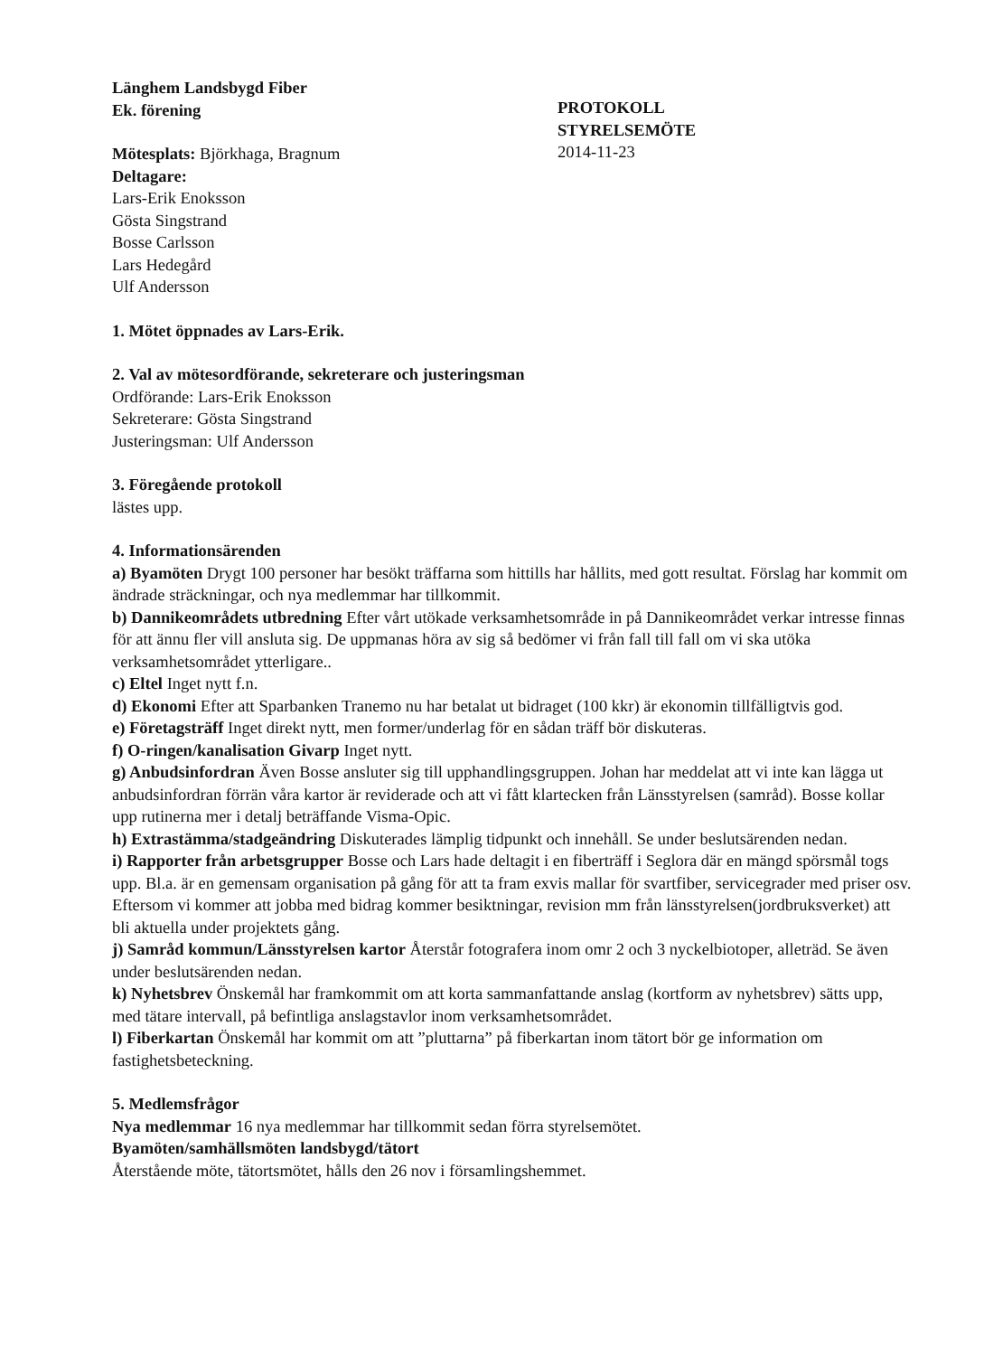Länghem Landsbygd Fiber
Ek. förening
Mötesplats: Björkhaga, Bragnum
Deltagare:
Lars-Erik Enoksson
Gösta Singstrand
Bosse Carlsson
Lars Hedegård
Ulf Andersson
PROTOKOLL
STYRELSEMÖTE
2014-11-23
1. Mötet öppnades av Lars-Erik.
2. Val av mötesordförande, sekreterare och justeringsman
Ordförande: Lars-Erik Enoksson
Sekreterare: Gösta Singstrand
Justeringsman: Ulf Andersson
3. Föregående protokoll
lästes upp.
4. Informationsärenden
a) Byamöten Drygt 100 personer har besökt träffarna som hittills har hållits, med gott resultat. Förslag har kommit om ändrade sträckningar, och nya medlemmar har tillkommit.
b) Dannikeområdets utbredning Efter vårt utökade verksamhetsområde in på Dannikeområdet verkar intresse finnas för att ännu fler vill ansluta sig. De uppmanas höra av sig så bedömer vi från fall till fall om vi ska utöka verksamhetsområdet ytterligare..
c) Eltel Inget nytt f.n.
d) Ekonomi Efter att Sparbanken Tranemo nu har betalat ut bidraget (100 kkr) är ekonomin tillfälligtvis god.
e) Företagsträff Inget direkt nytt, men former/underlag för en sådan träff bör diskuteras.
f) O-ringen/kanalisation Givarp Inget nytt.
g) Anbudsinfordran Även Bosse ansluter sig till upphandlingsgruppen. Johan har meddelat att vi inte kan lägga ut anbudsinfordran förrän våra kartor är reviderade och att vi fått klartecken från Länsstyrelsen (samråd). Bosse kollar upp rutinerna mer i detalj beträffande Visma-Opic.
h) Extrastämma/stadgeändring Diskuterades lämplig tidpunkt och innehåll. Se under beslutsärenden nedan.
i) Rapporter från arbetsgrupper Bosse och Lars hade deltagit i en fiberträff i Seglora där en mängd spörsmål togs upp. Bl.a. är en gemensam organisation på gång för att ta fram exvis mallar för svartfiber, servicegrader med priser osv. Eftersom vi kommer att jobba med bidrag kommer besiktningar, revision mm från länsstyrelsen(jordbruksverket) att bli aktuella under projektets gång.
j) Samråd kommun/Länsstyrelsen kartor Återstår fotografera inom omr 2 och 3 nyckelbiotoper, alleträd. Se även under beslutsärenden nedan.
k) Nyhetsbrev Önskemål har framkommit om att korta sammanfattande anslag (kortform av nyhetsbrev) sätts upp, med tätare intervall, på befintliga anslagstavlor inom verksamhetsområdet.
l) Fiberkartan Önskemål har kommit om att ”pluttarna” på fiberkartan inom tätort bör ge information om fastighetsbeteckning.
5. Medlemsfrågor
Nya medlemmar 16 nya medlemmar har tillkommit sedan förra styrelsemötet.
Byamöten/samhällsmöten landsbygd/tätort
Återstående möte, tätortsmötet, hålls den 26 nov i församlingshemmet.